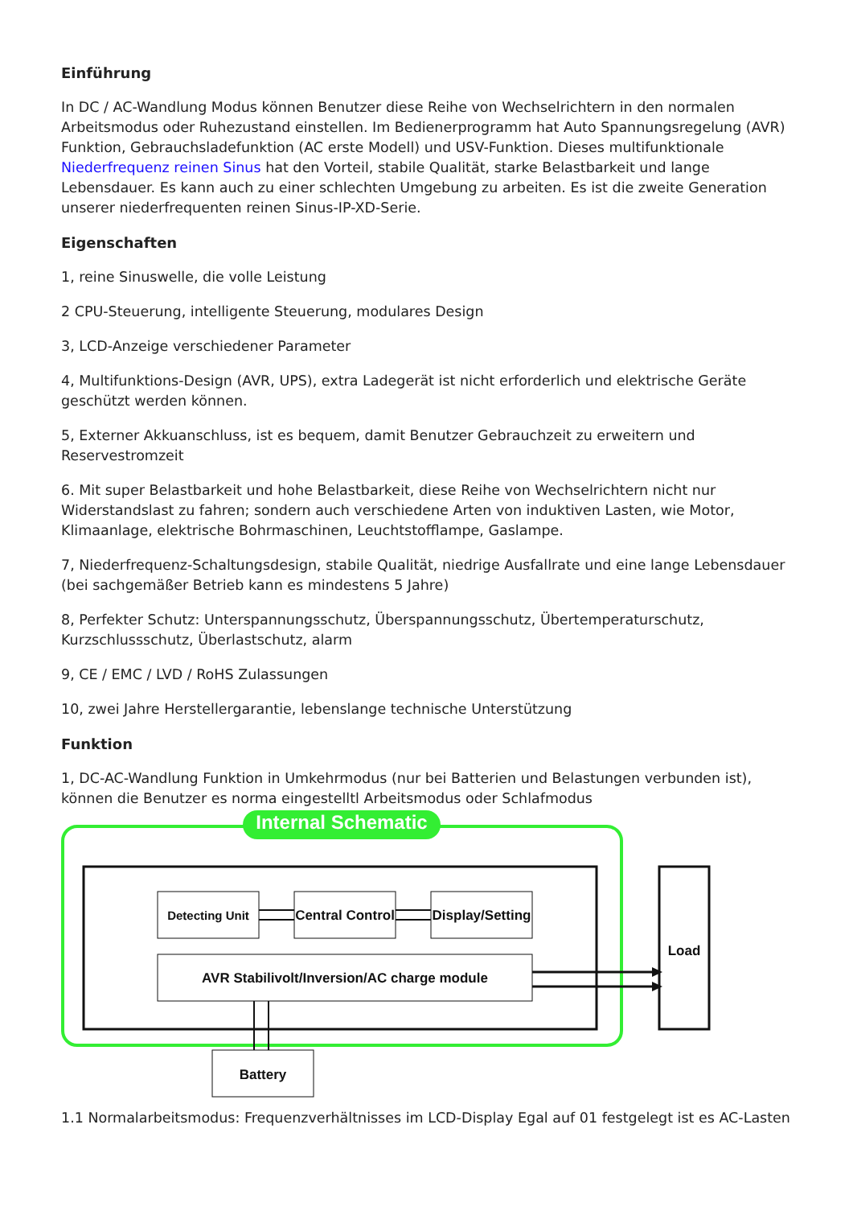Einführung
In DC / AC-Wandlung Modus können Benutzer diese Reihe von Wechselrichtern in den normalen Arbeitsmodus oder Ruhezustand einstellen. Im Bedienerprogramm hat Auto Spannungsregelung (AVR) Funktion, Gebrauchsladefunktion (AC erste Modell) und USV-Funktion. Dieses multifunktionale Niederfrequenz reinen Sinus hat den Vorteil, stabile Qualität, starke Belastbarkeit und lange Lebensdauer. Es kann auch zu einer schlechten Umgebung zu arbeiten. Es ist die zweite Generation unserer niederfrequenten reinen Sinus-IP-XD-Serie.
Eigenschaften
1, reine Sinuswelle, die volle Leistung
2 CPU-Steuerung, intelligente Steuerung, modulares Design
3, LCD-Anzeige verschiedener Parameter
4, Multifunktions-Design (AVR, UPS), extra Ladegerät ist nicht erforderlich und elektrische Geräte geschützt werden können.
5, Externer Akkuanschluss, ist es bequem, damit Benutzer Gebrauchzeit zu erweitern und Reservestromzeit
6. Mit super Belastbarkeit und hohe Belastbarkeit, diese Reihe von Wechselrichtern nicht nur Widerstandslast zu fahren; sondern auch verschiedene Arten von induktiven Lasten, wie Motor, Klimaanlage, elektrische Bohrmaschinen, Leuchtstofflampe, Gaslampe.
7, Niederfrequenz-Schaltungsdesign, stabile Qualität, niedrige Ausfallrate und eine lange Lebensdauer (bei sachgemäßer Betrieb kann es mindestens 5 Jahre)
8, Perfekter Schutz: Unterspannungsschutz, Überspannungsschutz, Übertemperaturschutz, Kurzschlussschutz, Überlastschutz, alarm
9, CE / EMC / LVD / RoHS Zulassungen
10, zwei Jahre Herstellergarantie, lebenslange technische Unterstützung
Funktion
1, DC-AC-Wandlung Funktion in Umkehrmodus (nur bei Batterien und Belastungen verbunden ist), können die Benutzer es norma eingestelltl Arbeitsmodus oder Schlafmodus
Internal Schematic
Detecting Unit
Central Control
Display/Setting
AVR Stabilivolt/Inversion/AC charge module
Load
Battery
1.1 Normalarbeitsmodus: Frequenzverhältnisses im LCD-Display Egal auf 01 festgelegt ist es AC-Lasten